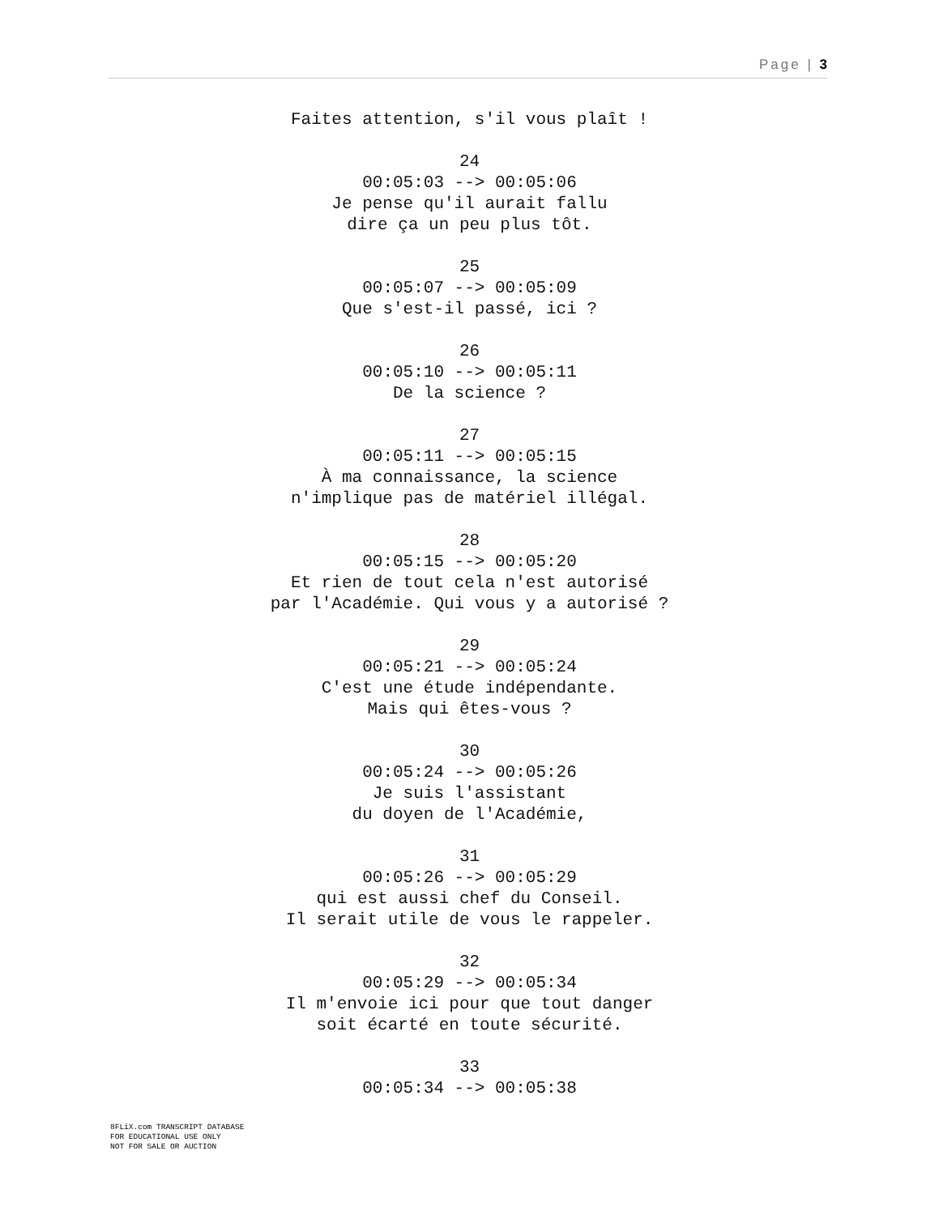Page | 3
Faites attention, s'il vous plaît !
24
00:05:03 --> 00:05:06
Je pense qu'il aurait fallu
dire ça un peu plus tôt.
25
00:05:07 --> 00:05:09
Que s'est-il passé, ici ?
26
00:05:10 --> 00:05:11
De la science ?
27
00:05:11 --> 00:05:15
À ma connaissance, la science
n'implique pas de matériel illégal.
28
00:05:15 --> 00:05:20
Et rien de tout cela n'est autorisé
par l'Académie. Qui vous y a autorisé ?
29
00:05:21 --> 00:05:24
C'est une étude indépendante.
Mais qui êtes-vous ?
30
00:05:24 --> 00:05:26
Je suis l'assistant
du doyen de l'Académie,
31
00:05:26 --> 00:05:29
qui est aussi chef du Conseil.
Il serait utile de vous le rappeler.
32
00:05:29 --> 00:05:34
Il m'envoie ici pour que tout danger
soit écarté en toute sécurité.
33
00:05:34 --> 00:05:38
8FLiX.com TRANSCRIPT DATABASE
FOR EDUCATIONAL USE ONLY
NOT FOR SALE OR AUCTION